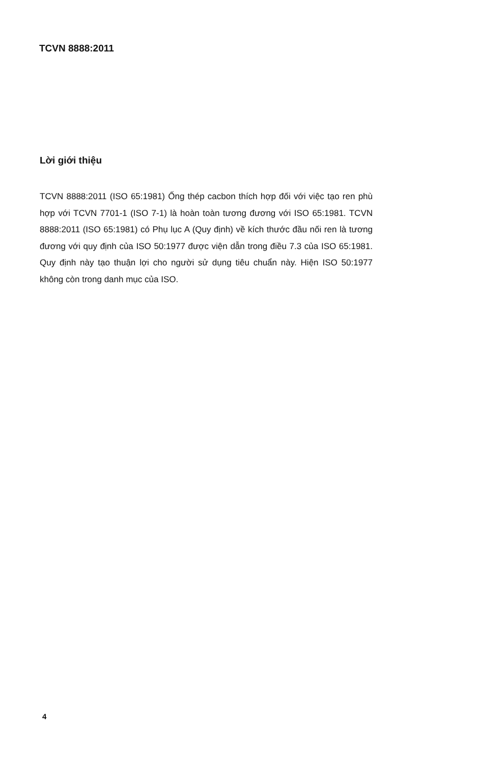TCVN 8888:2011
Lời giới thiệu
TCVN 8888:2011 (ISO 65:1981) Ống thép cacbon thích hợp đối với việc tạo ren phù hợp với TCVN 7701-1 (ISO 7-1) là hoàn toàn tương đương với ISO 65:1981. TCVN 8888:2011 (ISO 65:1981) có Phụ lục A (Quy định) về kích thước đầu nối ren là tương đương với quy định của ISO 50:1977 được viện dẫn trong điều 7.3 của ISO 65:1981. Quy định này tạo thuận lợi cho người sử dụng tiêu chuẩn này. Hiện ISO 50:1977 không còn trong danh mục của ISO.
4